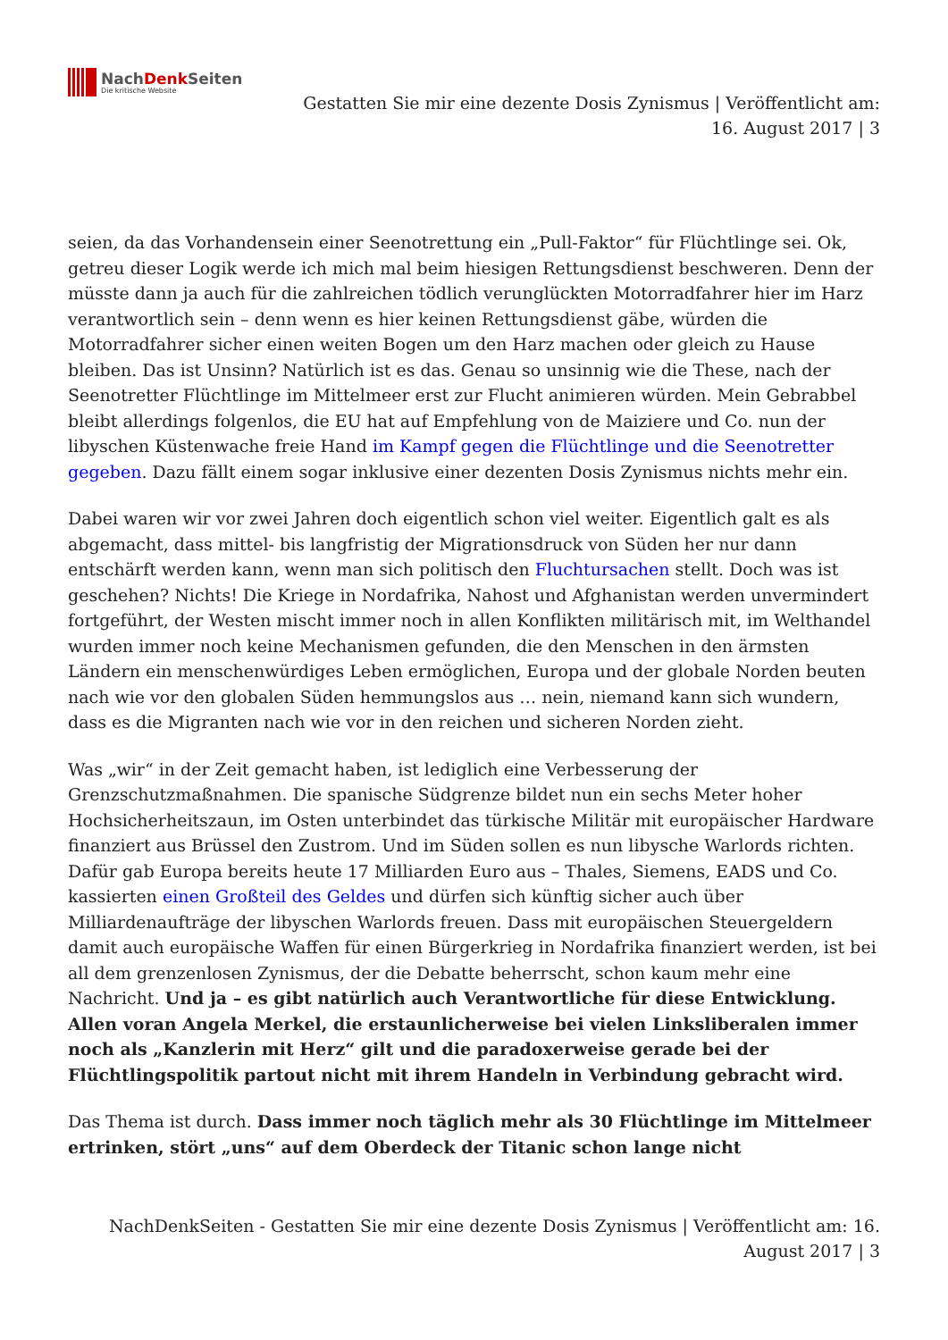NachDenk Seiten
Die kritische Website
Gestatten Sie mir eine dezente Dosis Zynismus | Veröffentlicht am: 16. August 2017 | 3
seien, da das Vorhandensein einer Seenotrettung ein „Pull-Faktor“ für Flüchtlinge sei. Ok, getreu dieser Logik werde ich mich mal beim hiesigen Rettungsdienst beschweren. Denn der müsste dann ja auch für die zahlreichen tödlich verunglückten Motorradfahrer hier im Harz verantwortlich sein – denn wenn es hier keinen Rettungsdienst gäbe, würden die Motorradfahrer sicher einen weiten Bogen um den Harz machen oder gleich zu Hause bleiben. Das ist Unsinn? Natürlich ist es das. Genau so unsinnig wie die These, nach der Seenotretter Flüchtlinge im Mittelmeer erst zur Flucht animieren würden. Mein Gebrabbel bleibt allerdings folgenlos, die EU hat auf Empfehlung von de Maiziere und Co. nun der libyschen Küstenwache freie Hand im Kampf gegen die Flüchtlinge und die Seenotretter gegeben. Dazu fällt einem sogar inklusive einer dezenten Dosis Zynismus nichts mehr ein.
Dabei waren wir vor zwei Jahren doch eigentlich schon viel weiter. Eigentlich galt es als abgemacht, dass mittel- bis langfristig der Migrationsdruck von Süden her nur dann entschärft werden kann, wenn man sich politisch den Fluchtursachen stellt. Doch was ist geschehen? Nichts! Die Kriege in Nordafrika, Nahost und Afghanistan werden unvermindert fortgeführt, der Westen mischt immer noch in allen Konflikten militärisch mit, im Welthandel wurden immer noch keine Mechanismen gefunden, die den Menschen in den ärmsten Ländern ein menschenwürdiges Leben ermöglichen, Europa und der globale Norden beuten nach wie vor den globalen Süden hemmungslos aus … nein, niemand kann sich wundern, dass es die Migranten nach wie vor in den reichen und sicheren Norden zieht.
Was „wir“ in der Zeit gemacht haben, ist lediglich eine Verbesserung der Grenzschutzmaßnahmen. Die spanische Südgrenze bildet nun ein sechs Meter hoher Hochsicherheitszaun, im Osten unterbindet das türkische Militär mit europäischer Hardware finanziert aus Brüssel den Zustrom. Und im Süden sollen es nun libysche Warlords richten. Dafür gab Europa bereits heute 17 Milliarden Euro aus – Thales, Siemens, EADS und Co. kassierten einen Großteil des Geldes und dürfen sich künftig sicher auch über Milliardenaufträge der libyschen Warlords freuen. Dass mit europäischen Steuergeldern damit auch europäische Waffen für einen Bürgerkrieg in Nordafrika finanziert werden, ist bei all dem grenzenlosen Zynismus, der die Debatte beherrscht, schon kaum mehr eine Nachricht. Und ja – es gibt natürlich auch Verantwortliche für diese Entwicklung. Allen voran Angela Merkel, die erstaunlicherweise bei vielen Linksliberalen immer noch als „Kanzlerin mit Herz“ gilt und die paradoxerweise gerade bei der Flüchtlingspolitik partout nicht mit ihrem Handeln in Verbindung gebracht wird.
Das Thema ist durch. Dass immer noch täglich mehr als 30 Flüchtlinge im Mittelmeer ertrinken, stört „uns“ auf dem Oberdeck der Titanic schon lange nicht
NachDenkSeiten - Gestatten Sie mir eine dezente Dosis Zynismus | Veröffentlicht am: 16.
August 2017 | 3